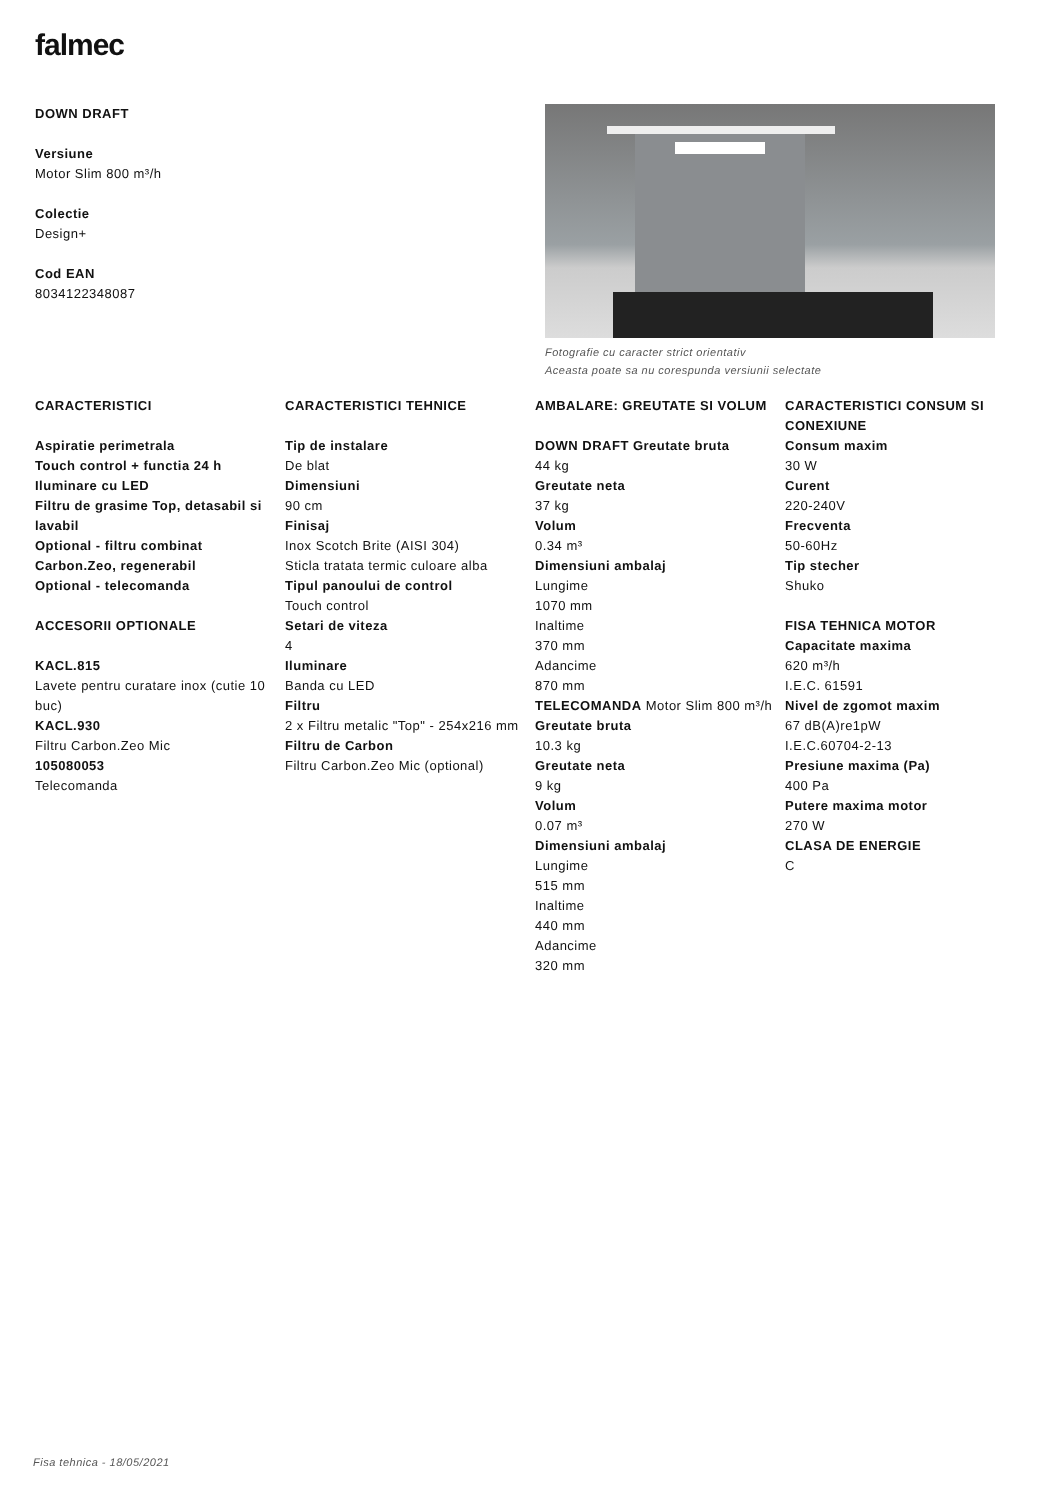falmec
DOWN DRAFT
Versiune
Motor Slim 800 m³/h
Colectie
Design+
Cod EAN
8034122348087
Fotografie cu caracter strict orientativ
Aceasta poate sa nu corespunda versiunii selectate
CARACTERISTICI
Aspiratie perimetrala
Touch control + functia 24 h
Iluminare cu LED
Filtru de grasime Top, detasabil si lavabil
Optional - filtru combinat Carbon.Zeo, regenerabil
Optional - telecomanda
ACCESORII OPTIONALE
KACL.815
Lavete pentru curatare inox (cutie 10 buc)
KACL.930
Filtru Carbon.Zeo Mic
105080053
Telecomanda
CARACTERISTICI TEHNICE
Tip de instalare
De blat
Dimensiuni
90 cm
Finisaj
Inox Scotch Brite (AISI 304)
Sticla tratata termic culoare alba
Tipul panoului de control
Touch control
Setari de viteza
4
Iluminare
Banda cu LED
Filtru
2 x Filtru metalic "Top" - 254x216 mm
Filtru de Carbon
Filtru Carbon.Zeo Mic (optional)
AMBALARE: GREUTATE SI VOLUM
DOWN DRAFT Greutate bruta
44 kg
Greutate neta
37 kg
Volum
0.34 m³
Dimensiuni ambalaj
Lungime
1070 mm
Inaltime
370 mm
Adancime
870 mm
TELECOMANDA Motor Slim 800 m³/h Greutate bruta
10.3 kg
Greutate neta
9 kg
Volum
0.07 m³
Dimensiuni ambalaj
Lungime
515 mm
Inaltime
440 mm
Adancime
320 mm
CARACTERISTICI CONSUM SI CONEXIUNE
Consum maxim
30 W
Curent
220-240V
Frecventa
50-60Hz
Tip stecher
Shuko
FISA TEHNICA MOTOR
Capacitate maxima
620 m³/h
I.E.C. 61591
Nivel de zgomot maxim
67 dB(A)re1pW
I.E.C.60704-2-13
Presiune maxima (Pa)
400 Pa
Putere maxima motor
270 W
CLASA DE ENERGIE
C
Fisa tehnica - 18/05/2021